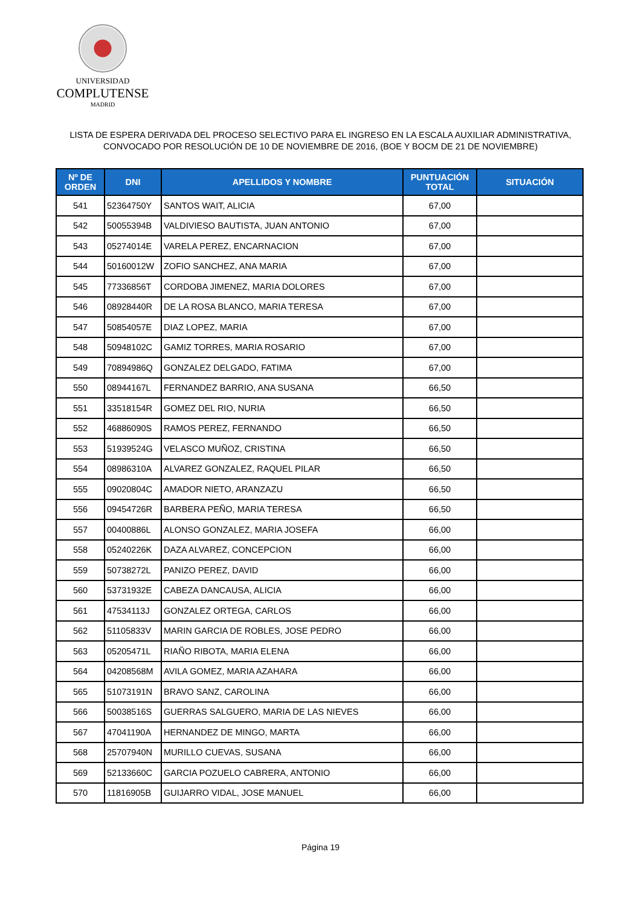UNIVERSIDAD
COMPLUTENSE
MADRID
LISTA DE ESPERA DERIVADA DEL PROCESO SELECTIVO PARA EL INGRESO EN LA ESCALA AUXILIAR ADMINISTRATIVA,
CONVOCADO POR RESOLUCIÓN DE 10 DE NOVIEMBRE DE 2016, (BOE Y BOCM DE 21 DE NOVIEMBRE)
| Nº DE ORDEN | DNI | APELLIDOS Y NOMBRE | PUNTUACIÓN TOTAL | SITUACIÓN |
| --- | --- | --- | --- | --- |
| 541 | 52364750Y | SANTOS WAIT, ALICIA | 67,00 | |
| 542 | 50055394B | VALDIVIESO BAUTISTA, JUAN ANTONIO | 67,00 | |
| 543 | 05274014E | VARELA PEREZ, ENCARNACION | 67,00 | |
| 544 | 50160012W | ZOFIO SANCHEZ, ANA MARIA | 67,00 | |
| 545 | 77336856T | CORDOBA JIMENEZ, MARIA DOLORES | 67,00 | |
| 546 | 08928440R | DE LA ROSA BLANCO, MARIA TERESA | 67,00 | |
| 547 | 50854057E | DIAZ LOPEZ, MARIA | 67,00 | |
| 548 | 50948102C | GAMIZ TORRES, MARIA ROSARIO | 67,00 | |
| 549 | 70894986Q | GONZALEZ DELGADO, FATIMA | 67,00 | |
| 550 | 08944167L | FERNANDEZ BARRIO, ANA SUSANA | 66,50 | |
| 551 | 33518154R | GOMEZ DEL RIO, NURIA | 66,50 | |
| 552 | 46886090S | RAMOS PEREZ, FERNANDO | 66,50 | |
| 553 | 51939524G | VELASCO MUÑOZ, CRISTINA | 66,50 | |
| 554 | 08986310A | ALVAREZ GONZALEZ, RAQUEL PILAR | 66,50 | |
| 555 | 09020804C | AMADOR NIETO, ARANZAZU | 66,50 | |
| 556 | 09454726R | BARBERA PEÑO, MARIA TERESA | 66,50 | |
| 557 | 00400886L | ALONSO GONZALEZ, MARIA JOSEFA | 66,00 | |
| 558 | 05240226K | DAZA ALVAREZ, CONCEPCION | 66,00 | |
| 559 | 50738272L | PANIZO PEREZ, DAVID | 66,00 | |
| 560 | 53731932E | CABEZA DANCAUSA, ALICIA | 66,00 | |
| 561 | 47534113J | GONZALEZ ORTEGA, CARLOS | 66,00 | |
| 562 | 51105833V | MARIN GARCIA DE ROBLES, JOSE PEDRO | 66,00 | |
| 563 | 05205471L | RIAÑO RIBOTA, MARIA ELENA | 66,00 | |
| 564 | 04208568M | AVILA GOMEZ, MARIA AZAHARA | 66,00 | |
| 565 | 51073191N | BRAVO SANZ, CAROLINA | 66,00 | |
| 566 | 50038516S | GUERRAS SALGUERO, MARIA DE LAS NIEVES | 66,00 | |
| 567 | 47041190A | HERNANDEZ DE MINGO, MARTA | 66,00 | |
| 568 | 25707940N | MURILLO CUEVAS, SUSANA | 66,00 | |
| 569 | 52133660C | GARCIA POZUELO CABRERA, ANTONIO | 66,00 | |
| 570 | 11816905B | GUIJARRO VIDAL, JOSE MANUEL | 66,00 | |
Página 19